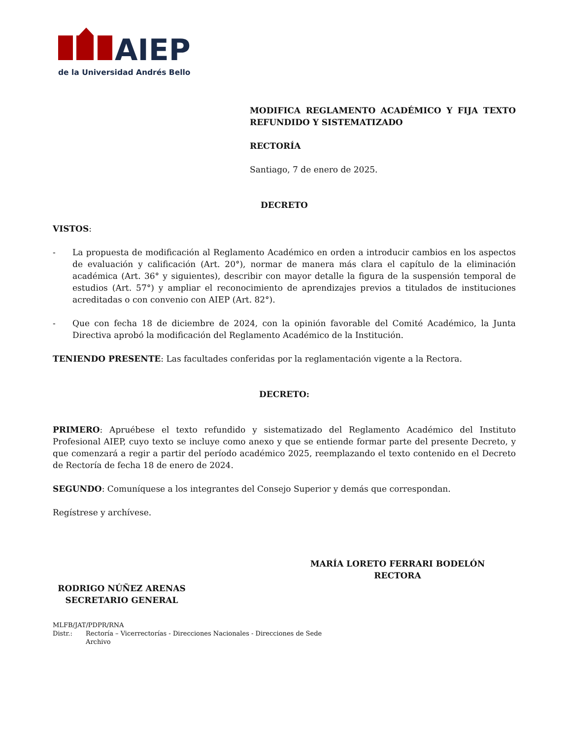AIEP
de la Universidad Andrés Bello
MODIFICA REGLAMENTO ACADÉMICO Y FIJA TEXTO REFUNDIDO Y SISTEMATIZADO
RECTORÍA
Santiago, 7 de enero de 2025.
DECRETO
VISTOS:
- La propuesta de modificación al Reglamento Académico en orden a introducir cambios en los aspectos de evaluación y calificación (Art. 20°), normar de manera más clara el capítulo de la eliminación académica (Art. 36° y siguientes), describir con mayor detalle la figura de la suspensión temporal de estudios (Art. 57°) y ampliar el reconocimiento de aprendizajes previos a titulados de instituciones acreditadas o con convenio con AIEP (Art. 82°).
- Que con fecha 18 de diciembre de 2024, con la opinión favorable del Comité Académico, la Junta Directiva aprobó la modificación del Reglamento Académico de la Institución.
TENIENDO PRESENTE: Las facultades conferidas por la reglamentación vigente a la Rectora.
DECRETO:
PRIMERO: Apruébese el texto refundido y sistematizado del Reglamento Académico del Instituto Profesional AIEP, cuyo texto se incluye como anexo y que se entiende formar parte del presente Decreto, y que comenzará a regir a partir del período académico 2025, reemplazando el texto contenido en el Decreto de Rectoría de fecha 18 de enero de 2024.
SEGUNDO: Comuníquese a los integrantes del Consejo Superior y demás que correspondan.
Regístrese y archívese.
RODRIGO NÚÑEZ ARENAS
SECRETARIO GENERAL
MARÍA LORETO FERRARI BODELÓN
RECTORA
MLFB/JAT/PDPR/RNA
Distr.: Rectoría – Vicerrectorías - Direcciones Nacionales - Direcciones de Sede
Archivo